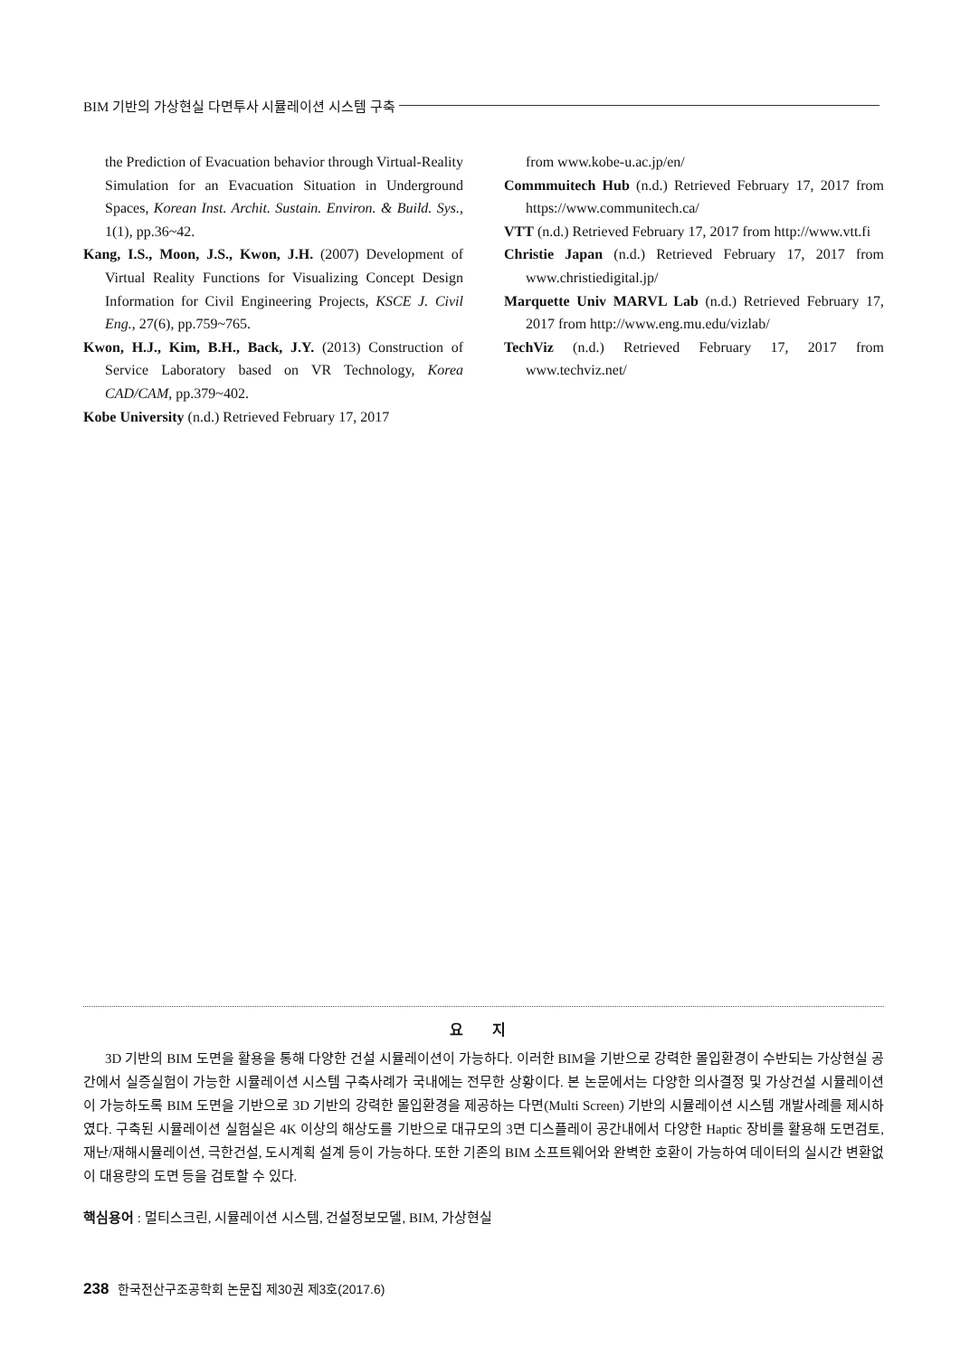BIM 기반의 가상현실 다면투사 시뮬레이션 시스템 구축
the Prediction of Evacuation behavior through Virtual-Reality Simulation for an Evacuation Situation in Underground Spaces, Korean Inst. Archit. Sustain. Environ. & Build. Sys., 1(1), pp.36~42.
Kang, I.S., Moon, J.S., Kwon, J.H. (2007) Development of Virtual Reality Functions for Visualizing Concept Design Information for Civil Engineering Projects, KSCE J. Civil Eng., 27(6), pp.759~765.
Kwon, H.J., Kim, B.H., Back, J.Y. (2013) Construction of Service Laboratory based on VR Technology, Korea CAD/CAM, pp.379~402.
Kobe University (n.d.) Retrieved February 17, 2017
from www.kobe-u.ac.jp/en/
Commmuitech Hub (n.d.) Retrieved February 17, 2017 from https://www.communitech.ca/
VTT (n.d.) Retrieved February 17, 2017 from http://www.vtt.fi
Christie Japan (n.d.) Retrieved February 17, 2017 from www.christiedigital.jp/
Marquette Univ MARVL Lab (n.d.) Retrieved February 17, 2017 from http://www.eng.mu.edu/vizlab/
TechViz (n.d.) Retrieved February 17, 2017 from www.techviz.net/
요 지
3D 기반의 BIM 도면을 활용을 통해 다양한 건설 시뮬레이션이 가능하다. 이러한 BIM을 기반으로 강력한 몰입환경이 수반되는 가상현실 공간에서 실증실험이 가능한 시뮬레이션 시스템 구축사례가 국내에는 전무한 상황이다. 본 논문에서는 다양한 의사결정 및 가상건설 시뮬레이션이 가능하도록 BIM 도면을 기반으로 3D 기반의 강력한 몰입환경을 제공하는 다면(Multi Screen) 기반의 시뮬레이션 시스템 개발사례를 제시하였다. 구축된 시뮬레이션 실험실은 4K 이상의 해상도를 기반으로 대규모의 3면 디스플레이 공간내에서 다양한 Haptic 장비를 활용해 도면검토, 재난/재해시뮬레이션, 극한건설, 도시계획 설계 등이 가능하다. 또한 기존의 BIM 소프트웨어와 완벽한 호환이 가능하여 데이터의 실시간 변환없이 대용량의 도면 등을 검토할 수 있다.
핵심용어 : 멀티스크린, 시뮬레이션 시스템, 건설정보모델, BIM, 가상현실
238 한국전산구조공학회 논문집 제30권 제3호(2017.6)